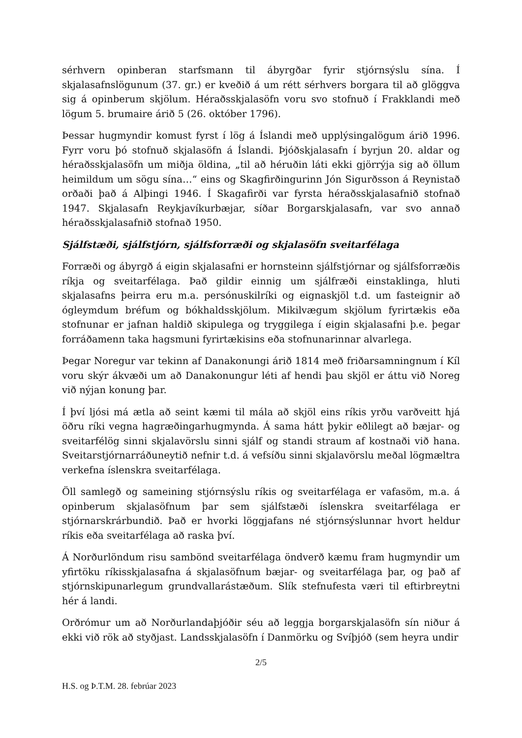sérhvern opinberan starfsmann til ábyrgðar fyrir stjórnsýslu sína. Í skjalasafnslögunum (37. gr.) er kveðið á um rétt sérhvers borgara til að glöggva sig á opinberum skjölum. Héraðsskjalasöfn voru svo stofnuð í Frakklandi með lögum 5. brumaire árið 5 (26. október 1796).
Þessar hugmyndir komust fyrst í lög á Íslandi með upplýsingalögum árið 1996. Fyrr voru þó stofnuð skjalasöfn á Íslandi. Þjóðskjalasafn í byrjun 20. aldar og héraðsskjalasöfn um miðja öldina, „til að héruðin láti ekki gjörrýja sig að öllum heimildum um sögu sína…“ eins og Skagfirðingurinn Jón Sigurðsson á Reynistað orðaði það á Alþingi 1946. Í Skagafirði var fyrsta héraðsskjalasafnið stofnað 1947. Skjalasafn Reykjavíkurbæjar, síðar Borgarskjalasafn, var svo annað héraðsskjalasafnið stofnað 1950.
Sjálfstæði, sjálfstjórn, sjálfsforræði og skjalasöfn sveitarfélaga
Forræði og ábyrgð á eigin skjalasafni er hornsteinn sjálfstjórnar og sjálfsforræðis ríkja og sveitarfélaga. Það gildir einnig um sjálfræði einstaklinga, hluti skjalasafns þeirra eru m.a. persónuskilríki og eignaskjöl t.d. um fasteignir að ógleymdum bréfum og bókhaldsskjölum. Mikilvægum skjölum fyrirtækis eða stofnunar er jafnan haldið skipulega og tryggilega í eigin skjalasafni þ.e. þegar forráðamenn taka hagsmuni fyrirtækisins eða stofnunarinnar alvarlega.
Þegar Noregur var tekinn af Danakonungi árið 1814 með friðarsamningnum í Kíl voru skýr ákvæði um að Danakonungur léti af hendi þau skjöl er áttu við Noreg við nýjan konung þar.
Í því ljósi má ætla að seint kæmi til mála að skjöl eins ríkis yrðu varðveitt hjá öðru ríki vegna hagræðingarhugmynda. Á sama hátt þykir eðlilegt að bæjar- og sveitarfélög sinni skjalavörslu sinni sjálf og standi straum af kostnaði við hana. Sveitarstjórnarráðuneytið nefnir t.d. á vefsíðu sinni skjalavörslu meðal lögmæltra verkefna íslenskra sveitarfélaga.
Öll samlegð og sameining stjórnsýslu ríkis og sveitarfélaga er vafasöm, m.a. á opinberum skjalasöfnum þar sem sjálfstæði íslenskra sveitarfélaga er stjórnarskrárbundið. Það er hvorki löggjafans né stjórnsýslunnar hvort heldur ríkis eða sveitarfélaga að raska því.
Á Norðurlöndum risu sambönd sveitarfélaga öndverð kæmu fram hugmyndir um yfirtöku ríkisskjalasafna á skjalasöfnum bæjar- og sveitarfélaga þar, og það af stjórnskipunarlegum grundvallarástæðum. Slík stefnufesta væri til eftirbreytni hér á landi.
Orðrómur um að Norðurlandaþjóðir séu að leggja borgarskjalasöfn sín niður á ekki við rök að styðjast. Landsskjalasöfn í Danmörku og Svíþjóð (sem heyra undir
2/5
H.S. og Þ.T.M. 28. febrúar 2023